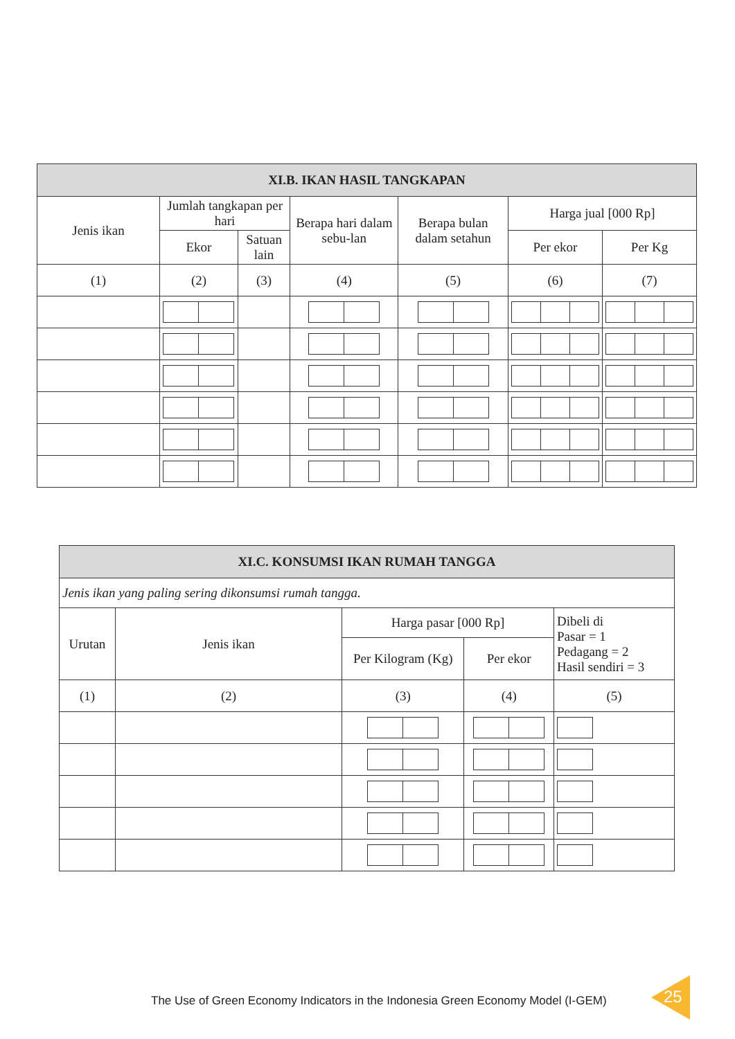| XI.B. IKAN HASIL TANGKAPAN | | | | | | |
| --- | --- | --- | --- | --- | --- | --- |
| Jenis ikan | Jumlah tangkapan per hari | | Berapa hari dalam sebu-lan | Berapa bulan dalam setahun | Harga jual [000 Rp] | |
| | Ekor | Satuan lain | | | Per ekor | Per Kg |
| (1) | (2) | (3) | (4) | (5) | (6) | (7) |
| XI.C. KONSUMSI IKAN RUMAH TANGGA | | | | |
| --- | --- | --- | --- | --- |
| Jenis ikan yang paling sering dikonsumsi rumah tangga. | | | | |
| Urutan | Jenis ikan | Harga pasar [000 Rp] | | Dibeli di Pasar = 1 Pedagang = 2 Hasil sendiri = 3 |
| | | Per Kilogram (Kg) | Per ekor | |
| (1) | (2) | (3) | (4) | (5) |
The Use of Green Economy Indicators in the Indonesia Green Economy Model (I-GEM)
25